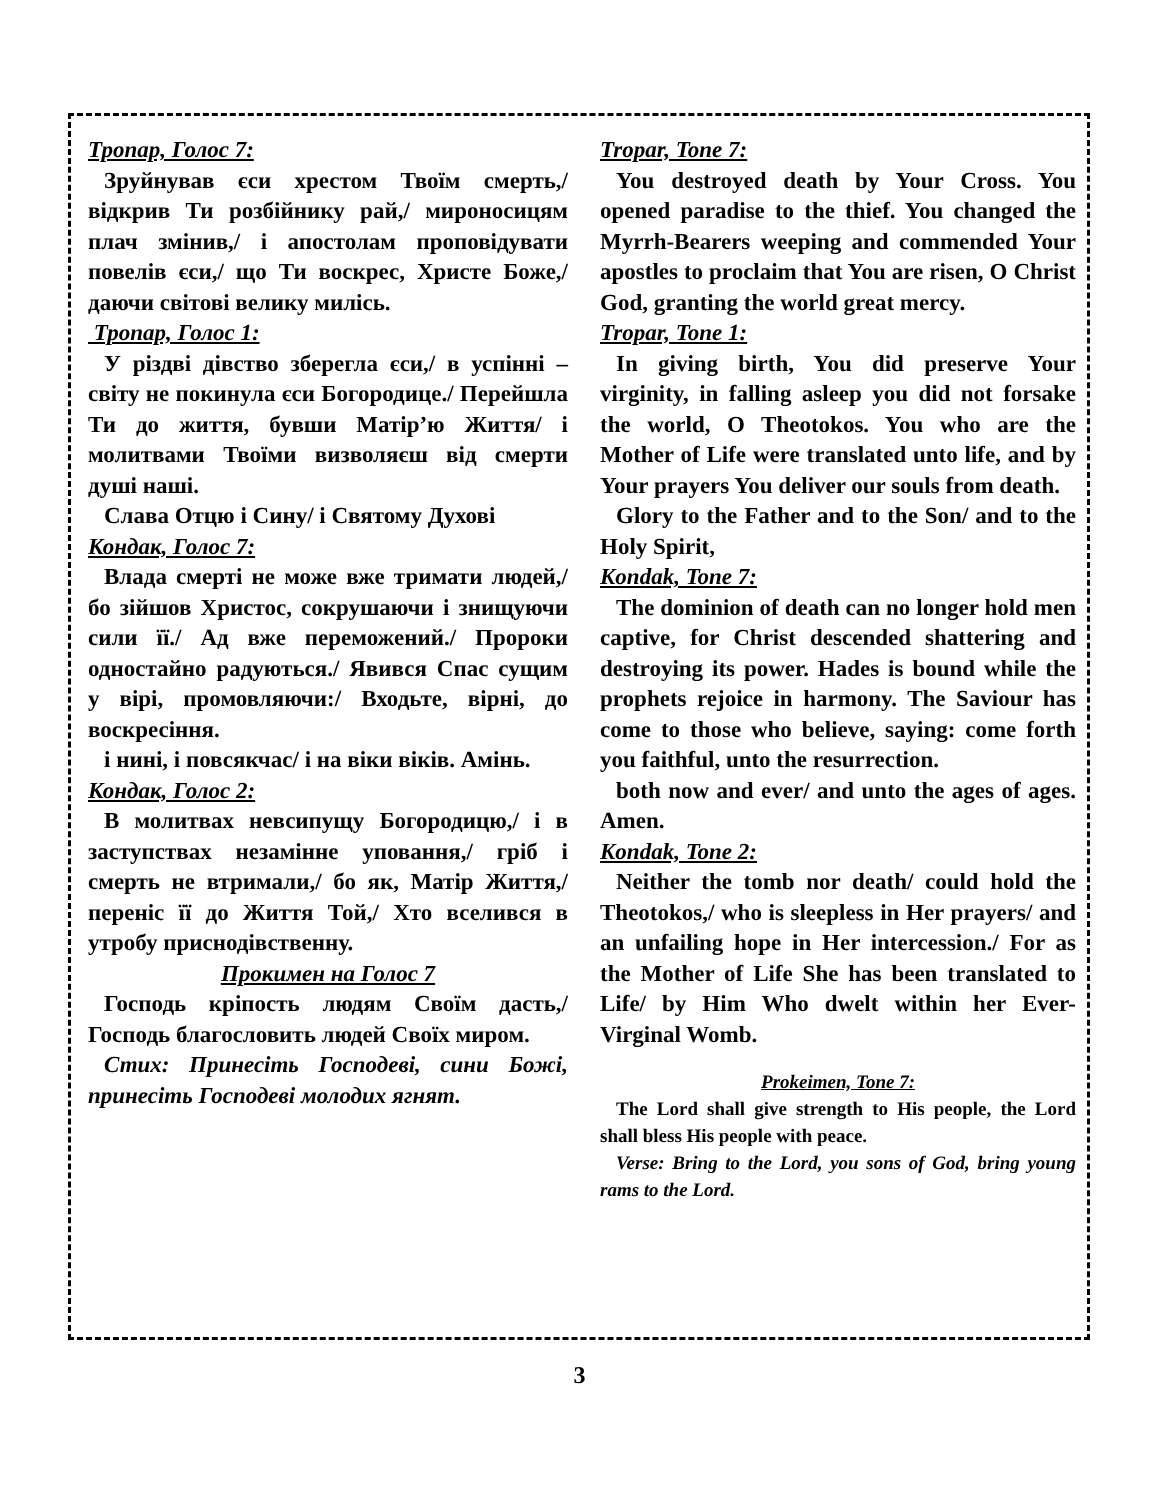Тропар, Голос 7:
Зруйнував єси хрестом Твоїм смерть,/ відкрив Ти розбійнику рай,/ мироносицям плач змінив,/ і апостолам проповідувати повелів єси,/ що Ти воскрес, Христе Боже,/ даючи світові велику милісь.
Тропар, Голос 1:
У різдві дівство зберегла єси,/ в успінні – світу не покинула єси Богородице./ Перейшла Ти до життя, бувши Матір’ю Життя/ і молитвами Твоїми визволяєш від смерти душі наші.
Слава Отцю і Сину/ і Святому Духові
Кондак, Голос 7:
Влада смерті не може вже тримати людей,/ бо зійшов Христос, сокрушаючи і знищуючи сили її./ Ад вже переможений./ Пророки одностайно радуються./ Явився Спас сущим у вірі, промовляючи:/ Входьте, вірні, до воскресіння.
і нині, і повсякчас/ і на віки віків. Амінь.
Кондак, Голос 2:
В молитвах невсипущу Богородицю,/ і в заступствах незамінне уповання,/ гріб і смерть не втримали,/ бо як, Матір Життя,/ переніс її до Життя Той,/ Хто вселився в утробу приснодівственну.
Прокимен на Голос 7
Господь кріпость людям Своїм дасть,/ Господь благословить людей Своїх миром.
Стих: Принесіть Господеві, сини Божі, принесіть Господеві молодих ягнят.
Tropar, Tone 7:
You destroyed death by Your Cross. You opened paradise to the thief. You changed the Myrrh-Bearers weeping and commended Your apostles to proclaim that You are risen, O Christ God, granting the world great mercy.
Tropar, Tone 1:
In giving birth, You did preserve Your virginity, in falling asleep you did not forsake the world, O Theotokos. You who are the Mother of Life were translated unto life, and by Your prayers You deliver our souls from death.
Glory to the Father and to the Son/ and to the Holy Spirit,
Kondak, Tone 7:
The dominion of death can no longer hold men captive, for Christ descended shattering and destroying its power. Hades is bound while the prophets rejoice in harmony. The Saviour has come to those who believe, saying: come forth you faithful, unto the resurrection.
both now and ever/ and unto the ages of ages. Amen.
Kondak, Tone 2:
Neither the tomb nor death/ could hold the Theotokos,/ who is sleepless in Her prayers/ and an unfailing hope in Her intercession./ For as the Mother of Life She has been translated to Life/ by Him Who dwelt within her Ever-Virginal Womb.
Prokeimen, Tone 7:
The Lord shall give strength to His people, the Lord shall bless His people with peace.
Verse: Bring to the Lord, you sons of God, bring young rams to the Lord.
3